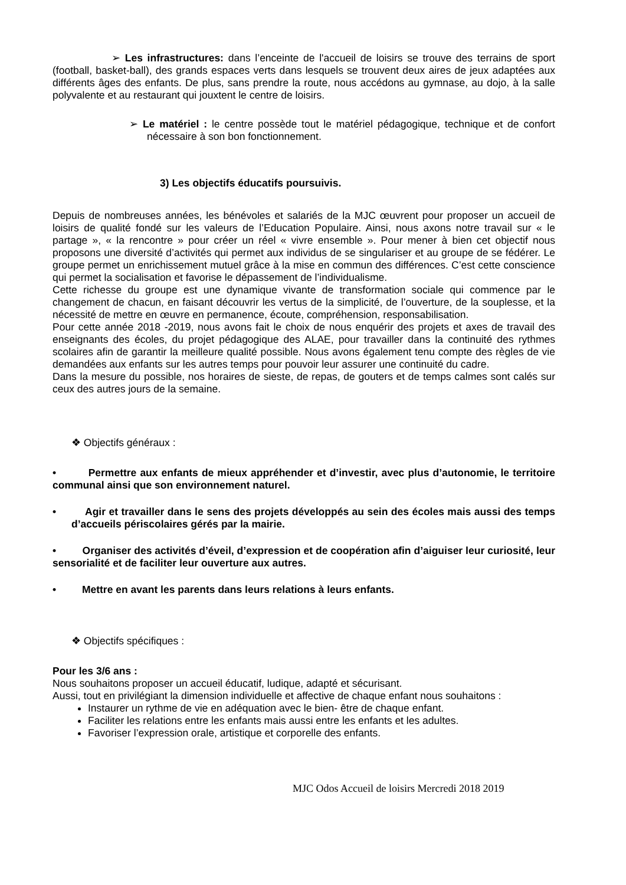➢ Les infrastructures: dans l’enceinte de l'accueil de loisirs se trouve des terrains de sport (football, basket-ball), des grands espaces verts dans lesquels se trouvent deux aires de jeux adaptées aux différents âges des enfants. De plus, sans prendre la route, nous accédons au gymnase, au dojo, à la salle polyvalente et au restaurant qui jouxtent le centre de loisirs.
➢ Le matériel : le centre possède tout le matériel pédagogique, technique et de confort nécessaire à son bon fonctionnement.
3) Les objectifs éducatifs poursuivis.
Depuis de nombreuses années, les bénévoles et salariés de la MJC œuvrent pour proposer un accueil de loisirs de qualité fondé sur les valeurs de l’Education Populaire. Ainsi, nous axons notre travail sur « le partage », « la rencontre » pour créer un réel « vivre ensemble ». Pour mener à bien cet objectif nous proposons une diversité d’activités qui permet aux individus de se singulariser et au groupe de se fédérer. Le groupe permet un enrichissement mutuel grâce à la mise en commun des différences. C’est cette conscience qui permet la socialisation et favorise le dépassement de l’individualisme.
Cette richesse du groupe est une dynamique vivante de transformation sociale qui commence par le changement de chacun, en faisant découvrir les vertus de la simplicité, de l’ouverture, de la souplesse, et la nécessité de mettre en œuvre en permanence, écoute, compréhension, responsabilisation.
Pour cette année 2018 -2019, nous avons fait le choix de nous enquérir des projets et axes de travail des enseignants des écoles, du projet pédagogique des ALAE, pour travailler dans la continuité des rythmes scolaires afin de garantir la meilleure qualité possible. Nous avons également tenu compte des règles de vie demandées aux enfants sur les autres temps pour pouvoir leur assurer une continuité du cadre.
Dans la mesure du possible, nos horaires de sieste, de repas, de gouters et de temps calmes sont calés sur ceux des autres jours de la semaine.
❖ Objectifs généraux :
• Permettre aux enfants de mieux appréhender et d’investir, avec plus d’autonomie, le territoire communal ainsi que son environnement naturel.
• Agir et travailler dans le sens des projets développés au sein des écoles mais aussi des temps d’accueils périscolaires gérés par la mairie.
• Organiser des activités d’éveil, d’expression et de coopération afin d’aiguiser leur curiosité, leur sensorialité et de faciliter leur ouverture aux autres.
• Mettre en avant les parents dans leurs relations à leurs enfants.
❖ Objectifs spécifiques :
Pour les 3/6 ans :
Nous souhaitons proposer un accueil éducatif, ludique, adapté et sécurisant.
Aussi, tout en privilégiant la dimension individuelle et affective de chaque enfant nous souhaitons :
Instaurer un rythme de vie en adéquation avec le bien- être de chaque enfant.
Faciliter les relations entre les enfants mais aussi entre les enfants et les adultes.
Favoriser l’expression orale, artistique et corporelle des enfants.
MJC Odos Accueil de loisirs Mercredi 2018 2019